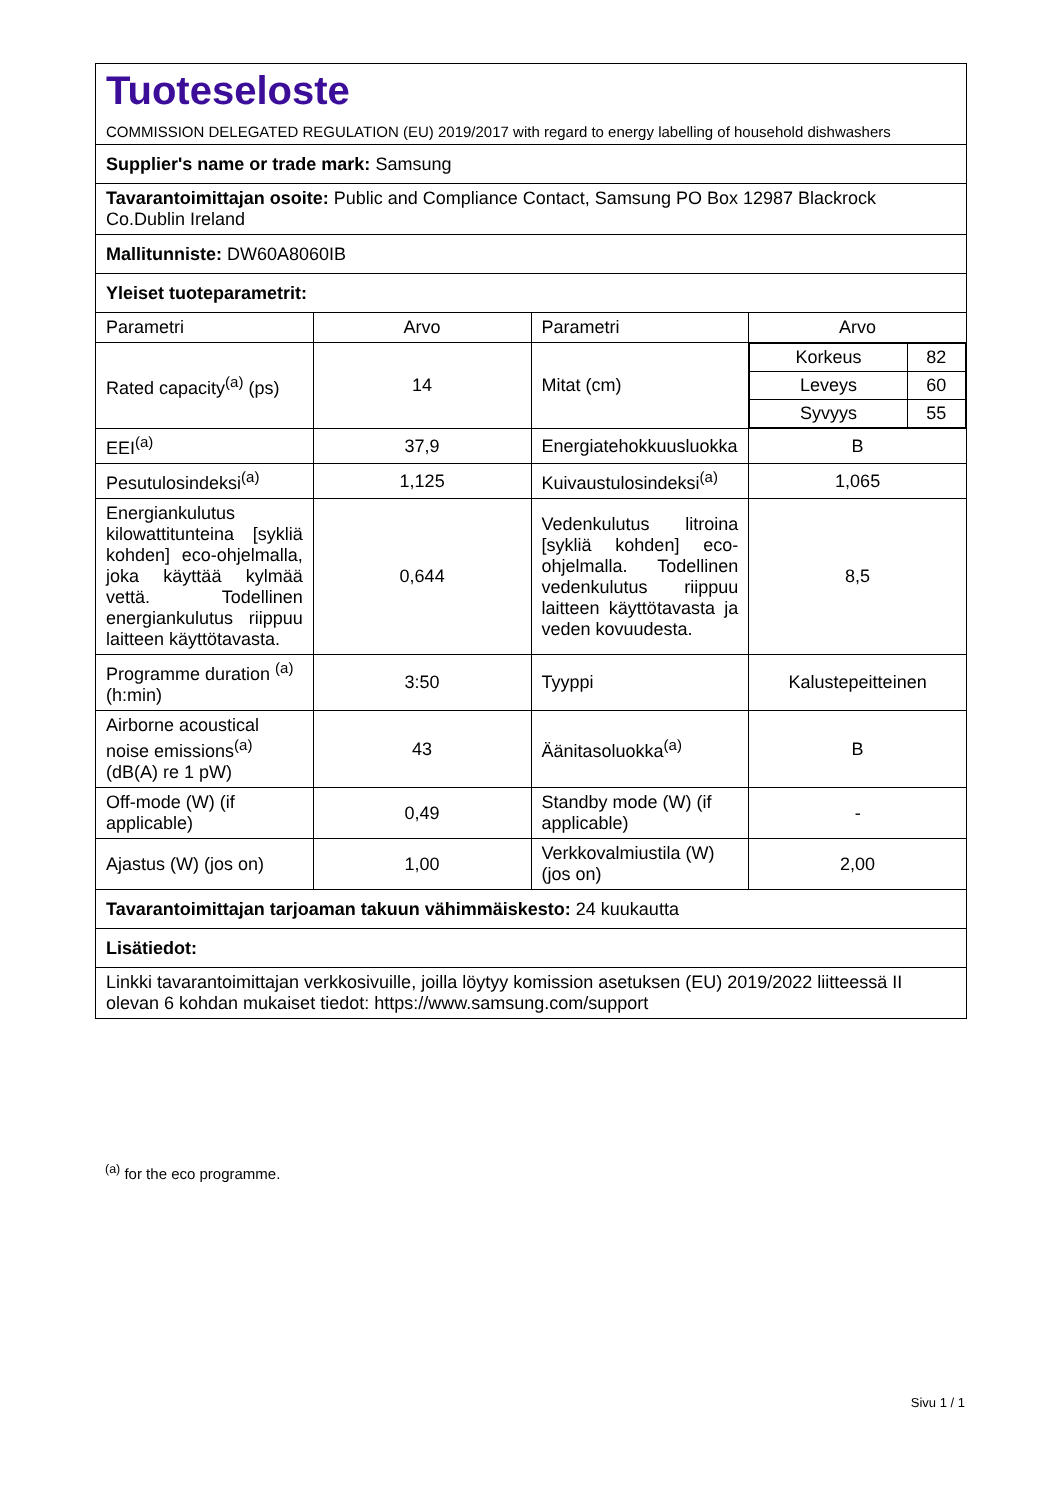| Tuoteseloste COMMISSION DELEGATED REGULATION (EU) 2019/2017 with regard to energy labelling of household dishwashers | | | |
| Supplier's name or trade mark: Samsung | | | |
| Tavarantoimittajan osoite: Public and Compliance Contact, Samsung PO Box 12987 Blackrock Co.Dublin Ireland | | | |
| Mallitunniste: DW60A8060IB | | | |
| Yleiset tuoteparametrit: | | | |
| Parametri | Arvo | Parametri | Arvo |
| Rated capacity<sup>(a)</sup> (ps) | 14 | Mitat (cm) | / Korkeus / 82 / / Leveys / 60 / / Syvyys / 55 / |
| EEI<sup>(a)</sup> | 37,9 | Energiatehokkuusluokka | B |
| Pesutulosindeksi<sup>(a)</sup> | 1,125 | Kuivaustulosindeksi<sup>(a)</sup> | 1,065 |
| Energiankulutus kilowattitunteina [sykliä kohden] eco-ohjelmalla, joka käyttää kylmää vettä. Todellinen energiankulutus riippuu laitteen käyttötavasta. | 0,644 | Vedenkulutus litroina [sykliä kohden] eco-ohjelmalla. Todellinen vedenkulutus riippuu laitteen käyttötavasta ja veden kovuudesta. | 8,5 |
| Programme duration <sup>(a)</sup> (h:min) | 3:50 | Tyyppi | Kalustepeitteinen |
| Airborne acoustical noise emissions<sup>(a)</sup> (dB(A) re 1 pW) | 43 | Äänitasoluokka<sup>(a)</sup> | B |
| Off-mode (W) (if applicable) | 0,49 | Standby mode (W) (if applicable) | - |
| Ajastus (W) (jos on) | 1,00 | Verkkovalmiustila (W) (jos on) | 2,00 |
| Tavarantoimittajan tarjoaman takuun vähimmäiskesto: 24 kuukautta | | | |
| Lisätiedot: | | | |
| Linkki tavarantoimittajan verkkosivuille, joilla löytyy komission asetuksen (EU) 2019/2022 liitteessä II olevan 6 kohdan mukaiset tiedot: https://www.samsung.com/support | | | |
<sup>(a)</sup> for the eco programme.
Sivu 1 / 1